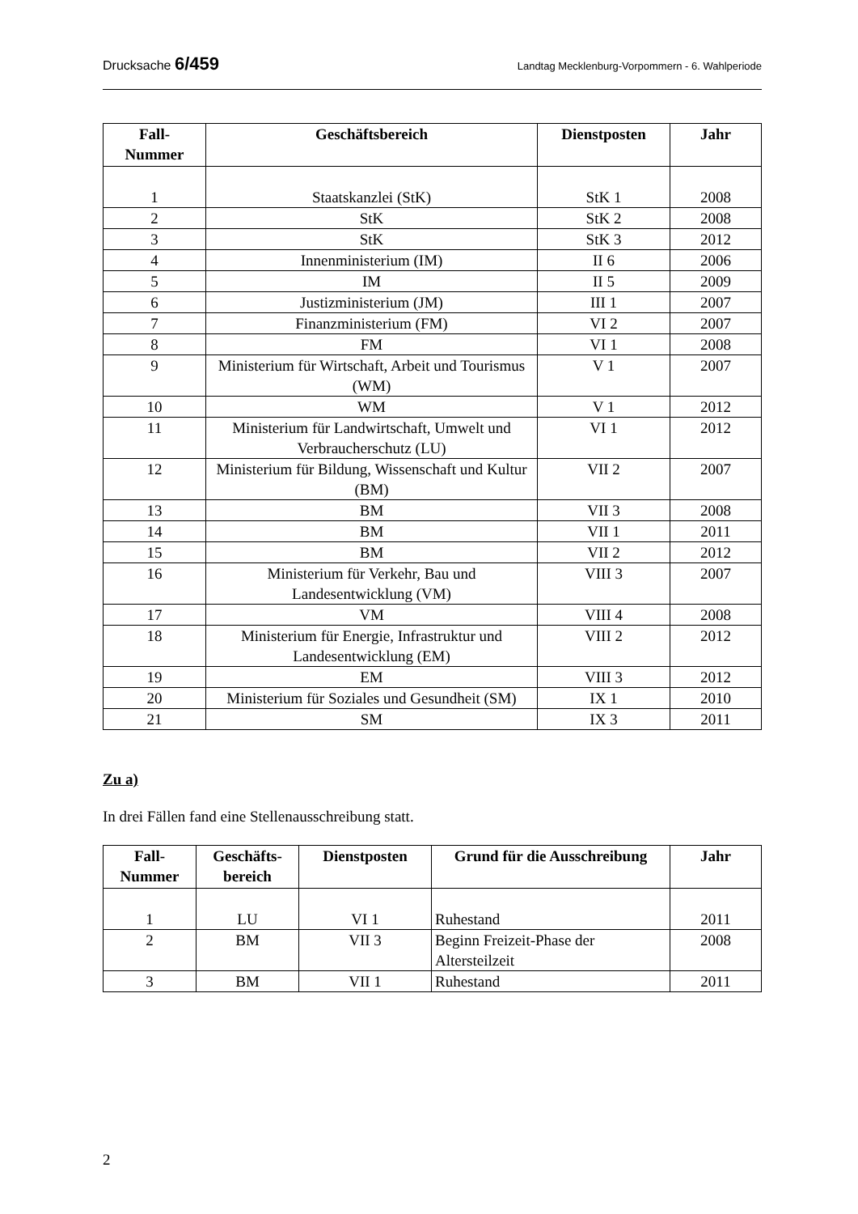Drucksache 6/459 Landtag Mecklenburg-Vorpommern - 6. Wahlperiode
| Fall- Nummer | Geschäftsbereich | Dienstposten | Jahr |
| --- | --- | --- | --- |
| 1 | Staatskanzlei (StK) | StK 1 | 2008 |
| 2 | StK | StK 2 | 2008 |
| 3 | StK | StK 3 | 2012 |
| 4 | Innenministerium (IM) | II 6 | 2006 |
| 5 | IM | II 5 | 2009 |
| 6 | Justizministerium (JM) | III 1 | 2007 |
| 7 | Finanzministerium (FM) | VI 2 | 2007 |
| 8 | FM | VI 1 | 2008 |
| 9 | Ministerium für Wirtschaft, Arbeit und Tourismus (WM) | V 1 | 2007 |
| 10 | WM | V 1 | 2012 |
| 11 | Ministerium für Landwirtschaft, Umwelt und Verbraucherschutz (LU) | VI 1 | 2012 |
| 12 | Ministerium für Bildung, Wissenschaft und Kultur (BM) | VII 2 | 2007 |
| 13 | BM | VII 3 | 2008 |
| 14 | BM | VII 1 | 2011 |
| 15 | BM | VII 2 | 2012 |
| 16 | Ministerium für Verkehr, Bau und Landesentwicklung (VM) | VIII 3 | 2007 |
| 17 | VM | VIII 4 | 2008 |
| 18 | Ministerium für Energie, Infrastruktur und Landesentwicklung (EM) | VIII 2 | 2012 |
| 19 | EM | VIII 3 | 2012 |
| 20 | Ministerium für Soziales und Gesundheit (SM) | IX 1 | 2010 |
| 21 | SM | IX 3 | 2011 |
Zu a)
In drei Fällen fand eine Stellenausschreibung statt.
| Fall- Nummer | Geschäfts- bereich | Dienstposten | Grund für die Ausschreibung | Jahr |
| --- | --- | --- | --- | --- |
| 1 | LU | VI 1 | Ruhestand | 2011 |
| 2 | BM | VII 3 | Beginn Freizeit-Phase der Altersteilzeit | 2008 |
| 3 | BM | VII 1 | Ruhestand | 2011 |
2